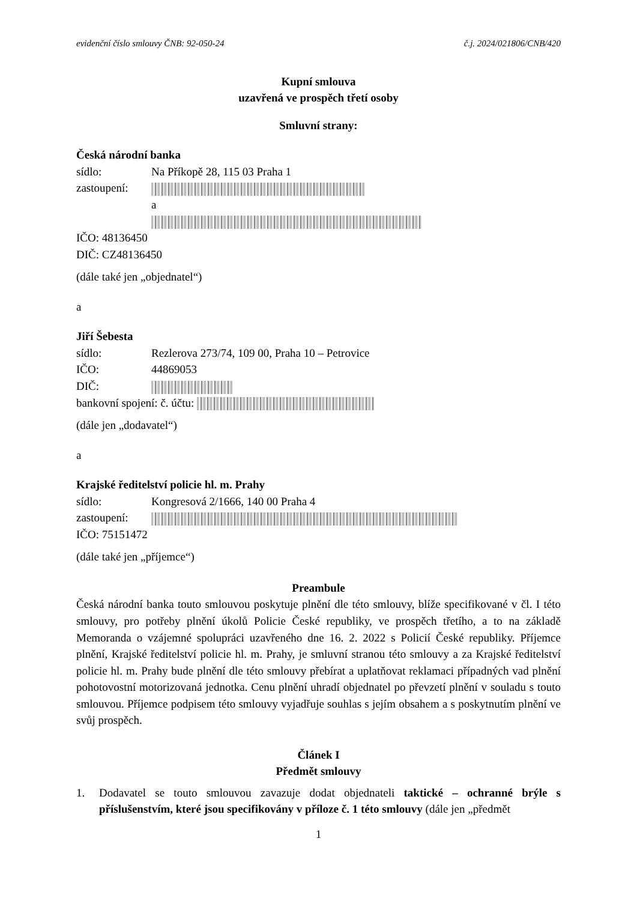evidenční číslo smlouvy ČNB: 92-050-24 č.j. 2024/021806/CNB/420
Kupní smlouva
uzavřená ve prospěch třetí osoby
Smluvní strany:
Česká národní banka
sídlo: Na Příkopě 28, 115 03 Praha 1
zastoupení:
a
IČO: 48136450
DIČ: CZ48136450
(dále také jen „objednatel“)
a
Jiří Šebesta
sídlo: Rezlerova 273/74, 109 00, Praha 10 – Petrovice
IČO: 44869053
DIČ:
bankovní spojení: č. účtu:
(dále jen „dodavatel“)
a
Krajské ředitelství policie hl. m. Prahy
sídlo: Kongresová 2/1666, 140 00 Praha 4
zastoupení:
IČO: 75151472
(dále také jen „příjemce“)
Preambule
Česká národní banka touto smlouvou poskytuje plnění dle této smlouvy, blíže specifikované v čl. I této smlouvy, pro potřeby plnění úkolů Policie České republiky, ve prospěch třetího, a to na základě Memoranda o vzájemné spolupráci uzavřeného dne 16. 2. 2022 s Policií České republiky. Příjemce plnění, Krajské ředitelství policie hl. m. Prahy, je smluvní stranou této smlouvy a za Krajské ředitelství policie hl. m. Prahy bude plnění dle této smlouvy přebírat a uplatňovat reklamaci případných vad plnění pohotovostní motorizovaná jednotka. Cenu plnění uhradí objednatel po převzetí plnění v souladu s touto smlouvou. Příjemce podpisem této smlouvy vyjadřuje souhlas s jejím obsahem a s poskytnutím plnění ve svůj prospěch.
Článek I
Předmět smlouvy
1. Dodavatel se touto smlouvou zavazuje dodat objednateli taktické – ochranné brýle s příslušenstvím, které jsou specifikovány v příloze č. 1 této smlouvy (dále jen „předmět
1